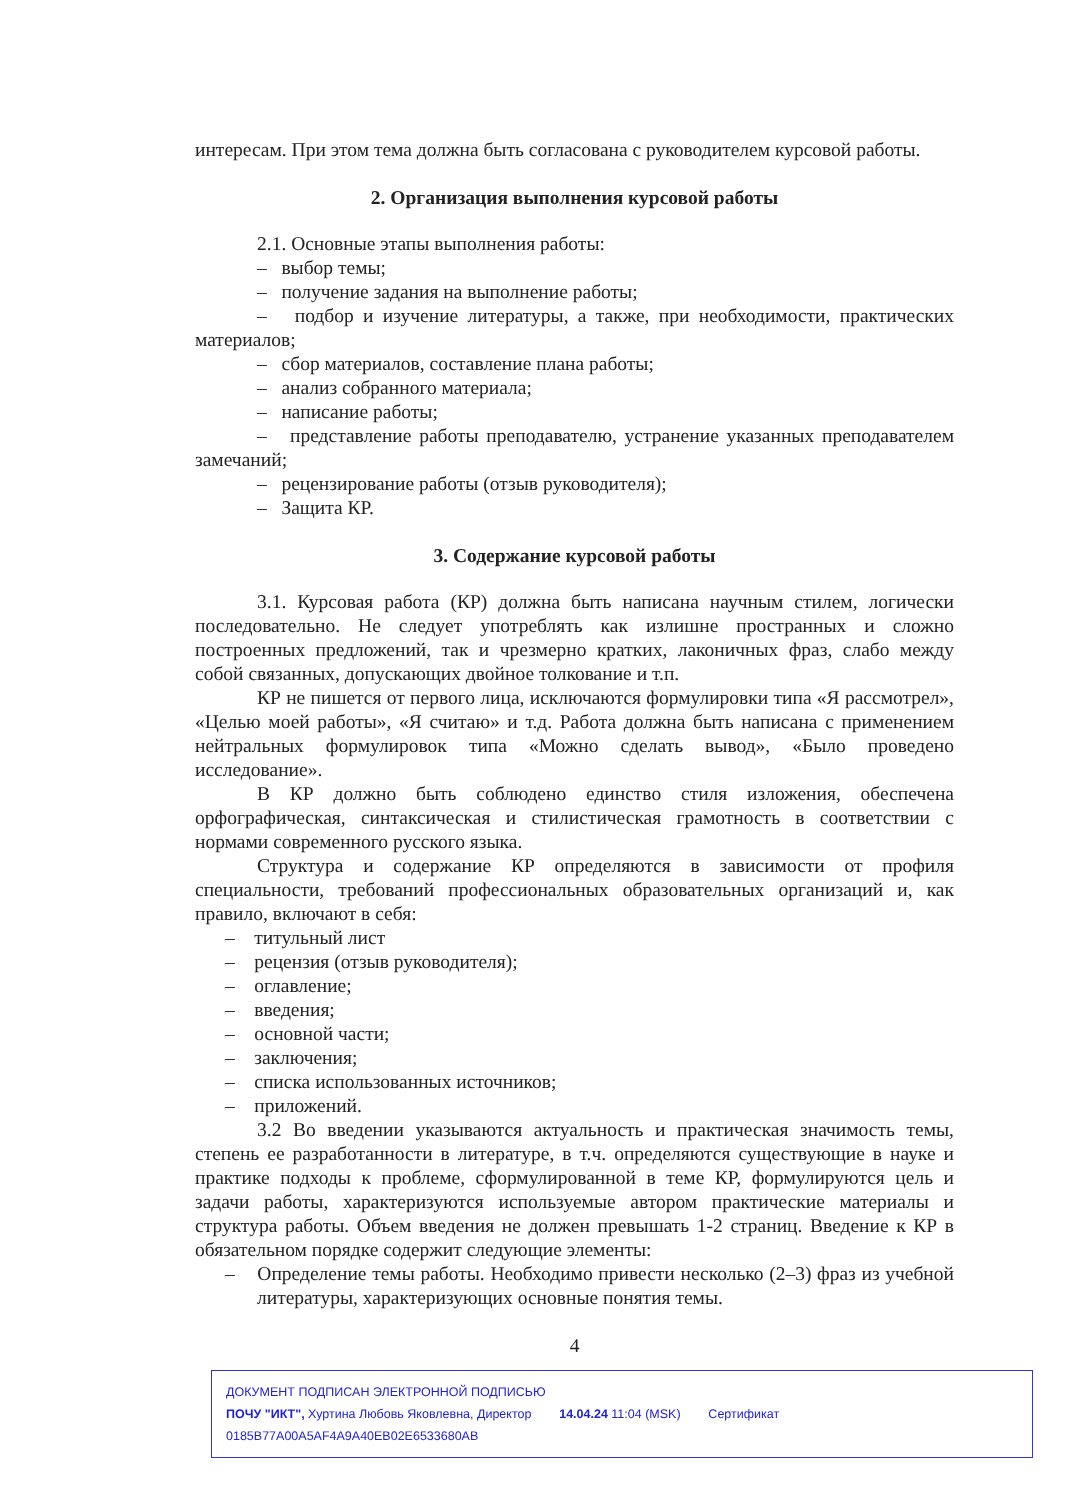интересам. При этом тема должна быть согласована с руководителем курсовой работы.
2. Организация выполнения курсовой работы
2.1. Основные этапы выполнения работы:
– выбор темы;
– получение задания на выполнение работы;
– подбор и изучение литературы, а также, при необходимости, практических материалов;
– сбор материалов, составление плана работы;
– анализ собранного материала;
– написание работы;
– представление работы преподавателю, устранение указанных преподавателем замечаний;
– рецензирование работы (отзыв руководителя);
– Защита КР.
3. Содержание курсовой работы
3.1. Курсовая работа (КР) должна быть написана научным стилем, логически последовательно. Не следует употреблять как излишне пространных и сложно построенных предложений, так и чрезмерно кратких, лаконичных фраз, слабо между собой связанных, допускающих двойное толкование и т.п.
КР не пишется от первого лица, исключаются формулировки типа «Я рассмотрел», «Целью моей работы», «Я считаю» и т.д. Работа должна быть написана с применением нейтральных формулировок типа «Можно сделать вывод», «Было проведено исследование».
В КР должно быть соблюдено единство стиля изложения, обеспечена орфографическая, синтаксическая и стилистическая грамотность в соответствии с нормами современного русского языка.
Структура и содержание КР определяются в зависимости от профиля специальности, требований профессиональных образовательных организаций и, как правило, включают в себя:
– титульный лист
– рецензия (отзыв руководителя);
– оглавление;
– введения;
– основной части;
– заключения;
– списка использованных источников;
– приложений.
3.2 Во введении указываются актуальность и практическая значимость темы, степень ее разработанности в литературе, в т.ч. определяются существующие в науке и практике подходы к проблеме, сформулированной в теме КР, формулируются цель и задачи работы, характеризуются используемые автором практические материалы и структура работы. Объем введения не должен превышать 1-2 страниц. Введение к КР в обязательном порядке содержит следующие элементы:
– Определение темы работы. Необходимо привести несколько (2–3) фраз из учебной литературы, характеризующих основные понятия темы.
4
ДОКУМЕНТ ПОДПИСАН ЭЛЕКТРОННОЙ ПОДПИСЬЮ
ПОЧУ "ИКТ", Хуртина Любовь Яковлевна, Директор 14.04.24 11:04 (MSK) Сертификат 0185B77A00A5AF4A9A40EB02E6533680AB